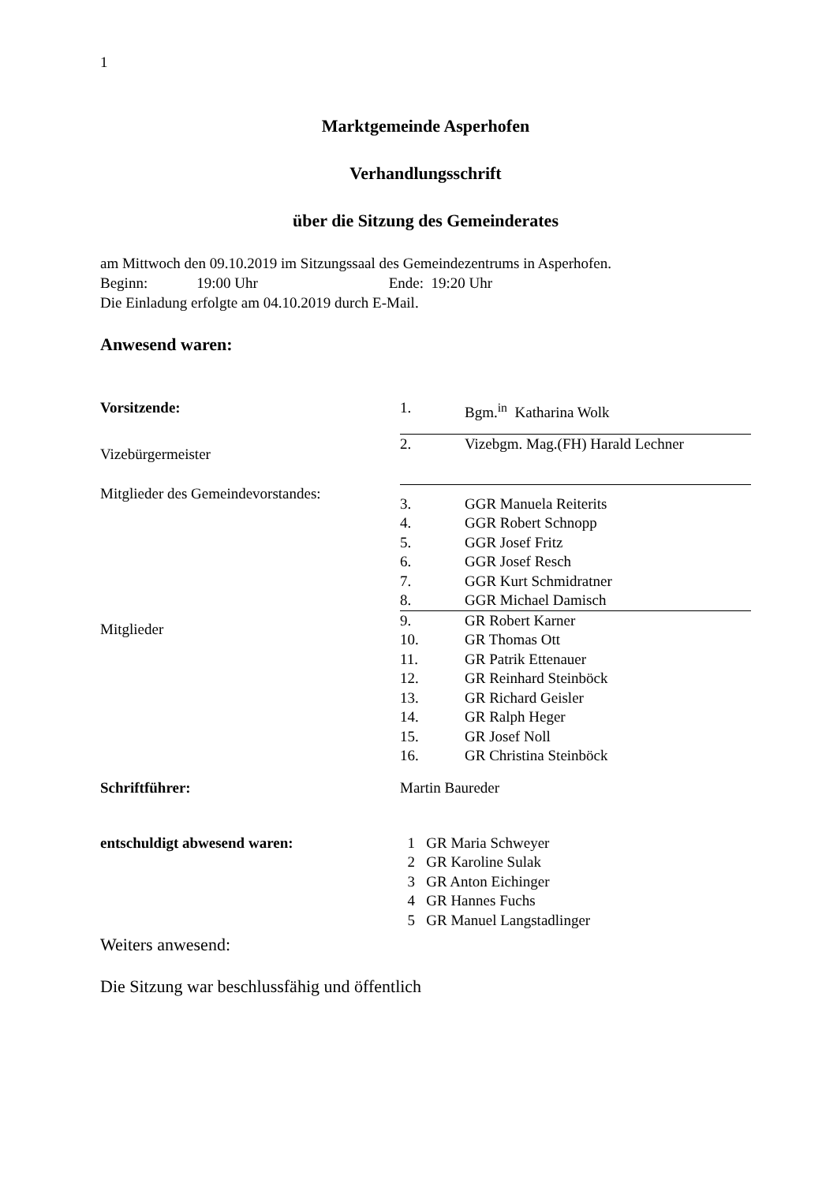1
Marktgemeinde Asperhofen
Verhandlungsschrift
über die Sitzung des Gemeinderates
am Mittwoch den 09.10.2019 im Sitzungssaal des Gemeindezentrums in Asperhofen.
Beginn: 19:00 Uhr Ende: 19:20 Uhr
Die Einladung erfolgte am 04.10.2019 durch E-Mail.
Anwesend waren:
| Vorsitzende: | 1. | Bgm.<sup>in</sup> Katharina Wolk |
| Vizebürgermeister | 2. | Vizebgm. Mag.(FH) Harald Lechner |
| Mitglieder des Gemeindevorstandes: | 3. | GGR Manuela Reiterits |
| | 4. | GGR Robert Schnopp |
| | 5. | GGR Josef Fritz |
| | 6. | GGR Josef Resch |
| | 7. | GGR Kurt Schmidratner |
| | 8. | GGR Michael Damisch |
| Mitglieder | 9. | GR Robert Karner |
| | 10. | GR Thomas Ott |
| | 11. | GR Patrik Ettenauer |
| | 12. | GR Reinhard Steinböck |
| | 13. | GR Richard Geisler |
| | 14. | GR Ralph Heger |
| | 15. | GR Josef Noll |
| | 16. | GR Christina Steinböck |
| Schriftführer: | Martin Baureder | |
| entschuldigt abwesend waren: | 1 GR Maria Schweyer |
| | 2 GR Karoline Sulak |
| | 3 GR Anton Eichinger |
| | 4 GR Hannes Fuchs |
| | 5 GR Manuel Langstadlinger |
Weiters anwesend:
Die Sitzung war beschlussfähig und öffentlich